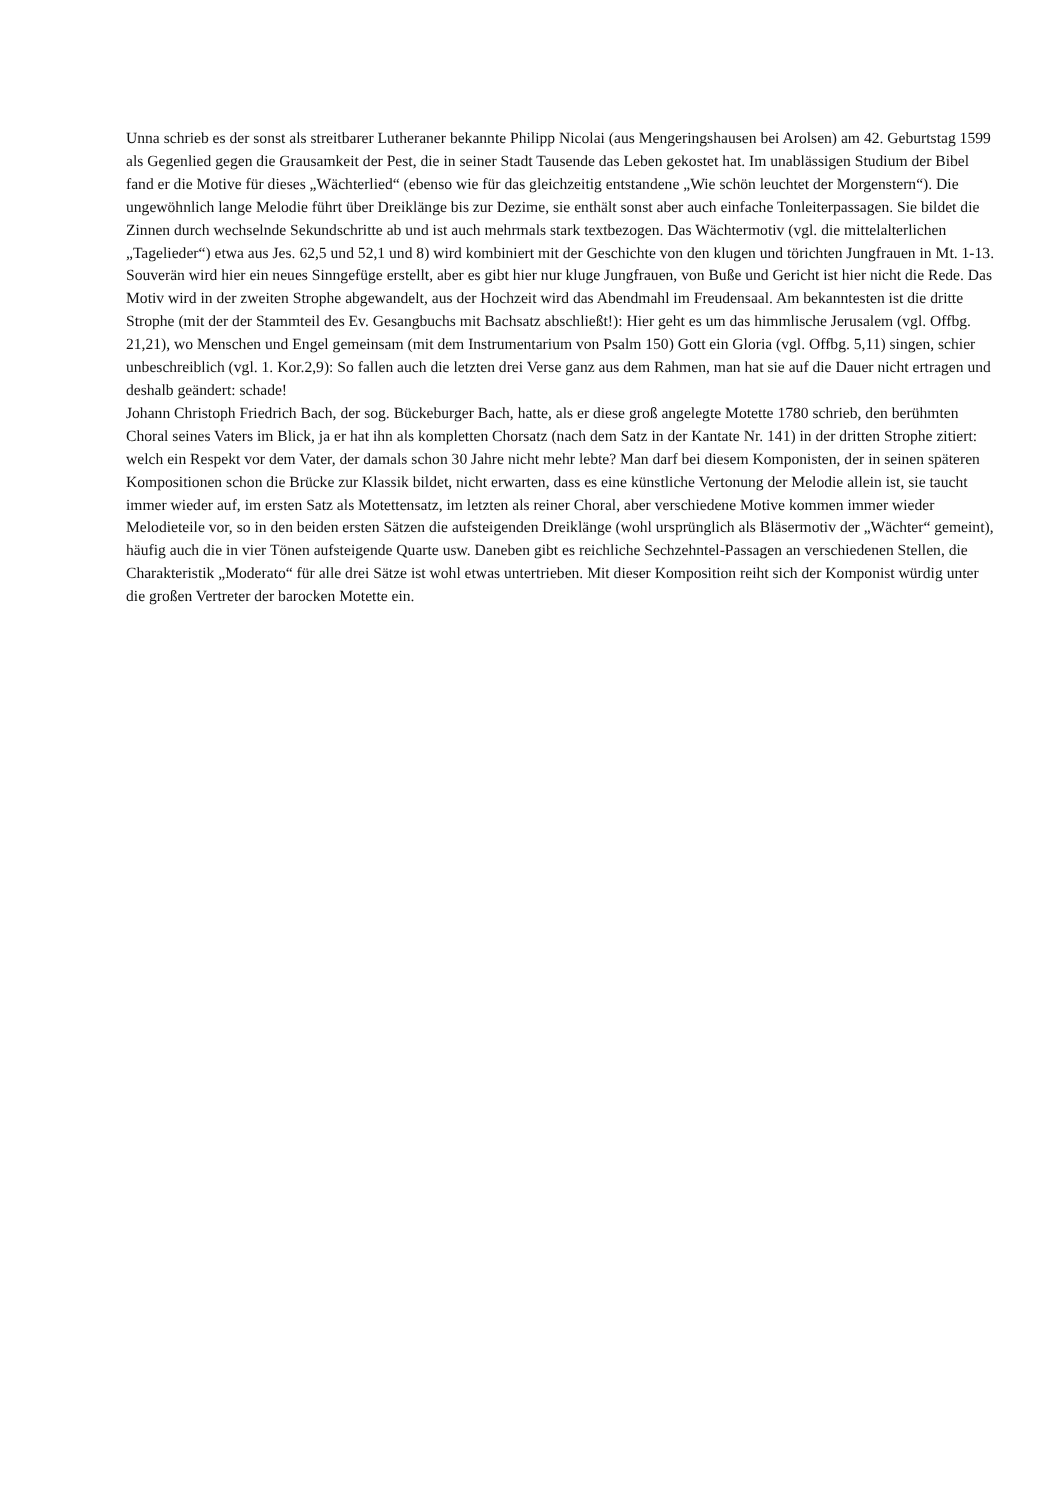Unna schrieb es der sonst als streitbarer Lutheraner bekannte Philipp Nicolai (aus Mengeringshausen bei Arolsen) am 42. Geburtstag 1599 als Gegenlied gegen die Grausamkeit der Pest, die in seiner Stadt Tausende das Leben gekostet hat. Im unablässigen Studium der Bibel fand er die Motive für dieses „Wächterlied“ (ebenso wie für das gleichzeitig entstandene „Wie schön leuchtet der Morgenstern“). Die ungewöhnlich lange Melodie führt über Dreiklänge bis zur Dezime, sie enthält sonst aber auch einfache Tonleiterpassagen. Sie bildet die Zinnen durch wechselnde Sekundschritte ab und ist auch mehrmals stark textbezogen. Das Wächtermotiv (vgl. die mittelalterlichen „Tagelieder“) etwa aus Jes. 62,5 und 52,1 und 8) wird kombiniert mit der Geschichte von den klugen und törichten Jungfrauen in Mt. 1-13. Souverän wird hier ein neues Sinngefüge erstellt, aber es gibt hier nur kluge Jungfrauen, von Buße und Gericht ist hier nicht die Rede. Das Motiv wird in der zweiten Strophe abgewandelt, aus der Hochzeit wird das Abendmahl im Freudensaal. Am bekanntesten ist die dritte Strophe (mit der der Stammteil des Ev. Gesangbuchs mit Bachsatz abschließt!): Hier geht es um das himmlische Jerusalem (vgl. Offbg. 21,21), wo Menschen und Engel gemeinsam (mit dem Instrumentarium von Psalm 150) Gott ein Gloria (vgl. Offbg. 5,11) singen, schier unbeschreiblich (vgl. 1. Kor.2,9): So fallen auch die letzten drei Verse ganz aus dem Rahmen, man hat sie auf die Dauer nicht ertragen und deshalb geändert: schade!
Johann Christoph Friedrich Bach, der sog. Bückeburger Bach, hatte, als er diese groß angelegte Motette 1780 schrieb, den berühmten Choral seines Vaters im Blick, ja er hat ihn als kompletten Chorsatz (nach dem Satz in der Kantate Nr. 141) in der dritten Strophe zitiert: welch ein Respekt vor dem Vater, der damals schon 30 Jahre nicht mehr lebte? Man darf bei diesem Komponisten, der in seinen späteren Kompositionen schon die Brücke zur Klassik bildet, nicht erwarten, dass es eine künstliche Vertonung der Melodie allein ist, sie taucht immer wieder auf, im ersten Satz als Motettensatz, im letzten als reiner Choral, aber verschiedene Motive kommen immer wieder Melodieteile vor, so in den beiden ersten Sätzen die aufsteigenden Dreiklänge (wohl ursprünglich als Bläsermotiv der „Wächter“ gemeint), häufig auch die in vier Tönen aufsteigende Quarte usw. Daneben gibt es reichliche Sechzehntel-Passagen an verschiedenen Stellen, die Charakteristik „Moderato“ für alle drei Sätze ist wohl etwas untertrieben. Mit dieser Komposition reiht sich der Komponist würdig unter die großen Vertreter der barocken Motette ein.